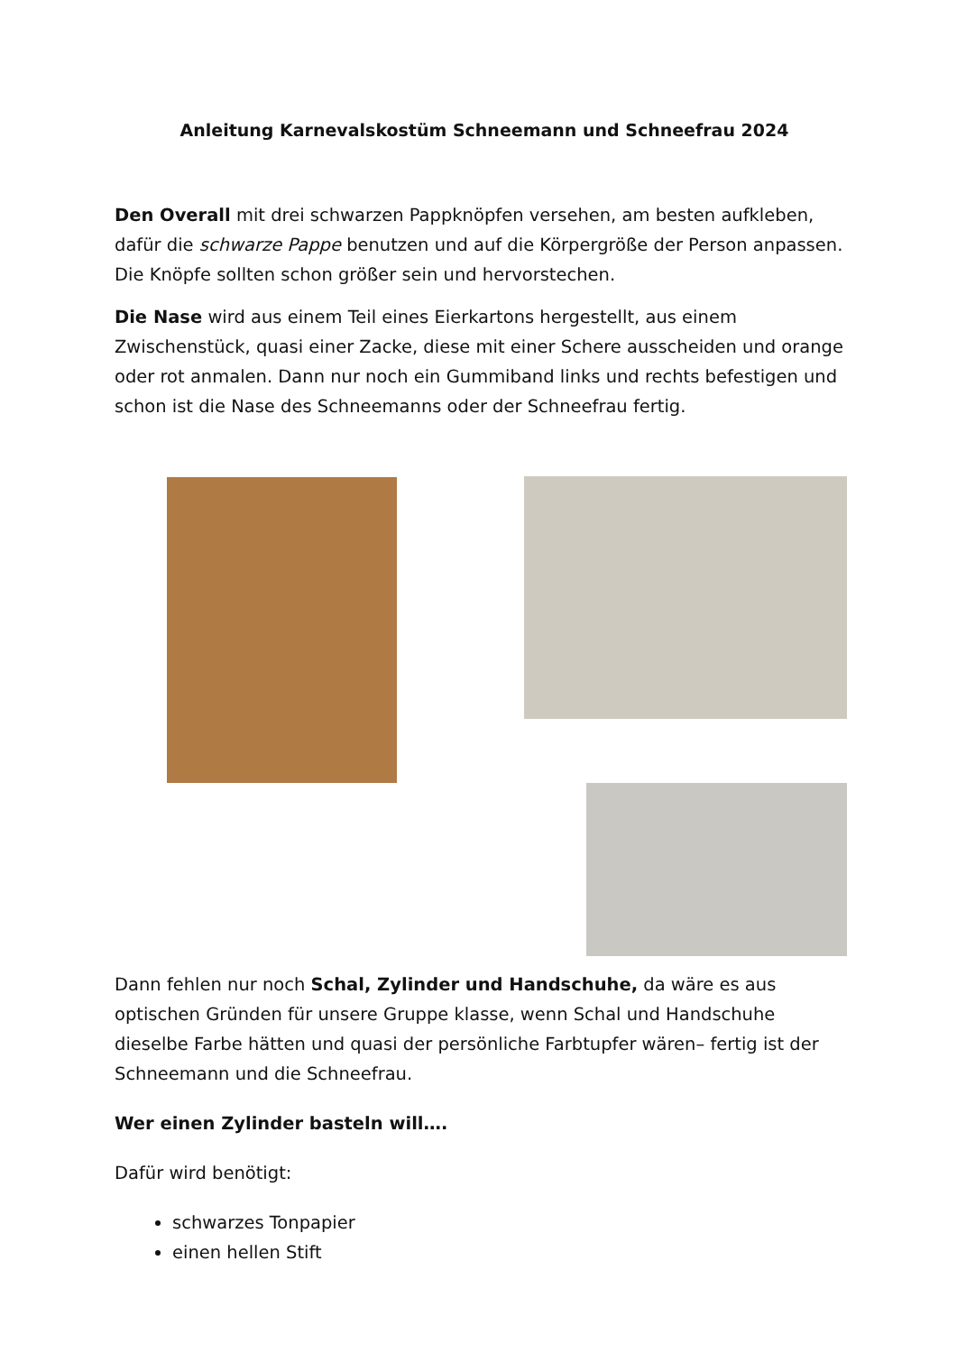Anleitung Karnevalskostüm Schneemann und Schneefrau 2024
Den Overall mit drei schwarzen Pappknöpfen versehen, am besten aufkleben, dafür die schwarze Pappe benutzen und auf die Körpergröße der Person anpassen. Die Knöpfe sollten schon größer sein und hervorstechen.
Die Nase wird aus einem Teil eines Eierkartons hergestellt, aus einem Zwischenstück, quasi einer Zacke, diese mit einer Schere ausscheiden und orange oder rot anmalen. Dann nur noch ein Gummiband links und rechts befestigen und schon ist die Nase des Schneemanns oder der Schneefrau fertig.
Dann fehlen nur noch Schal, Zylinder und Handschuhe, da wäre es aus optischen Gründen für unsere Gruppe klasse, wenn Schal und Handschuhe dieselbe Farbe hätten und quasi der persönliche Farbtupfer wären– fertig ist der Schneemann und die Schneefrau.
Wer einen Zylinder basteln will….
Dafür wird benötigt:
schwarzes Tonpapier
einen hellen Stift